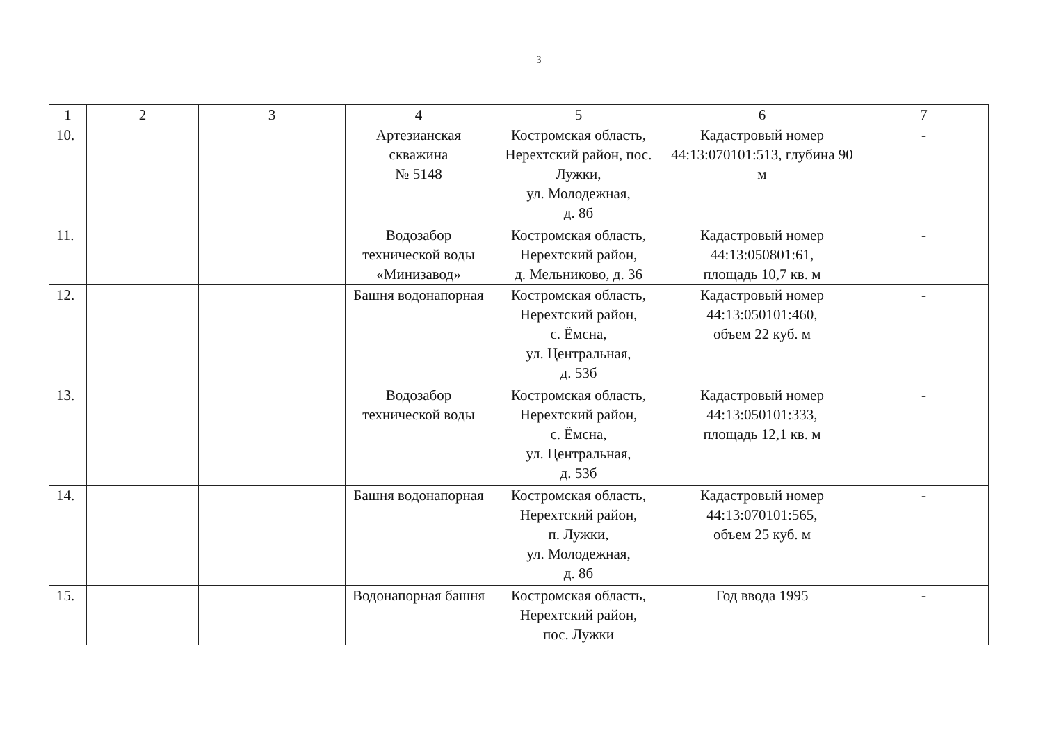3
| 1 | 2 | 3 | 4 | 5 | 6 | 7 |
| --- | --- | --- | --- | --- | --- | --- |
| 10. | | | Артезианская скважина № 5148 | Костромская область, Нерехтский район, пос. Лужки, ул. Молодежная, д. 8б | Кадастровый номер 44:13:070101:513, глубина 90 м | - |
| 11. | | | Водозабор технической воды «Минизавод» | Костромская область, Нерехтский район, д. Мельниково, д. 36 | Кадастровый номер 44:13:050801:61, площадь 10,7 кв. м | - |
| 12. | | | Башня водонапорная | Костромская область, Нерехтский район, с. Ёмсна, ул. Центральная, д. 53б | Кадастровый номер 44:13:050101:460, объем 22 куб. м | - |
| 13. | | | Водозабор технической воды | Костромская область, Нерехтский район, с. Ёмсна, ул. Центральная, д. 53б | Кадастровый номер 44:13:050101:333, площадь 12,1 кв. м | - |
| 14. | | | Башня водонапорная | Костромская область, Нерехтский район, п. Лужки, ул. Молодежная, д. 8б | Кадастровый номер 44:13:070101:565, объем 25 куб. м | - |
| 15. | | | Водонапорная башня | Костромская область, Нерехтский район, пос. Лужки | Год ввода 1995 | - |